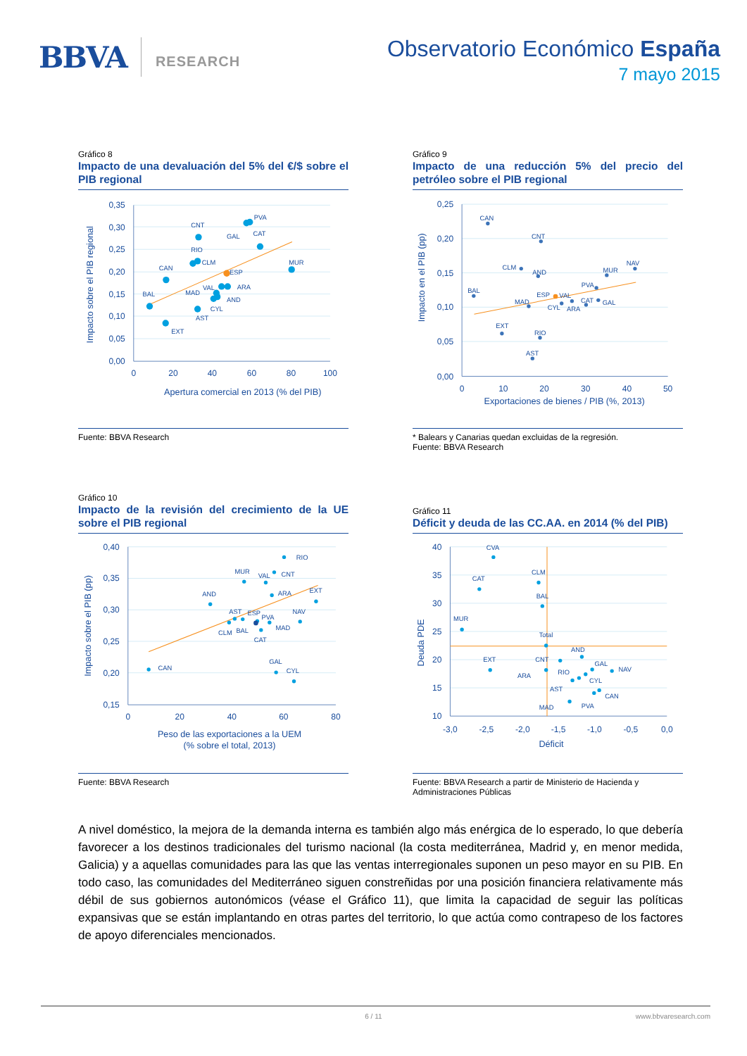BBVA
RESEARCH
Observatorio Económico España
7 mayo 2015
Gráfico 8
Impacto de una devaluación del 5% del €/$ sobre el PIB regional
0,35
0,30
0,25
0,20
0,15
0,10
0,05
0,00
0
20
40
60
80
100
Apertura comercial en 2013 (% del PIB)
Impacto sobre el PIB regional
BAL
CAN
EXT
CNT
RIO
CLM
MAD
VAL
CYL
AST
AND
ARA
ESP
GAL
CAT
PVA
MUR
Fuente: BBVA Research
Gráfico 9
Impacto de una reducción 5% del precio del petróleo sobre el PIB regional
0,25
0,20
0,15
0,10
0,05
0,00
0
10
20
30
40
50
Exportaciones de bienes / PIB (%, 2013)
Impacto en el PIB (pp)
CAN
CNT
CLM
AND
MUR
NAV
BAL
PVA
MAD
ESP
VAL
CAT
GAL
CYL
ARA
EXT
RIO
AST
* Balears y Canarias quedan excluidas de la regresión.
Fuente: BBVA Research
Gráfico 10
Impacto de la revisión del crecimiento de la UE sobre el PIB regional
0,40
0,35
0,30
0,25
0,20
0,15
0
20
40
60
80
Peso de las exportaciones a la UEM
(% sobre el total, 2013)
Impacto sobre el PIB (pp)
RIO
MUR
VAL
CNT
ARA
EXT
AND
AST
ESP
PVA
NAV
MAD
CLM
BAL
CAT
CAN
GAL
CYL
Fuente: BBVA Research
Gráfico 11
Déficit y deuda de las CC.AA. en 2014 (% del PIB)
40
35
30
25
20
15
10
-3,0
-2,5
-2,0
-1,5
-1,0
-0,5
0,0
Déficit
Deuda PDE
CVA
CAT
CLM
BAL
MUR
Total
AND
CNT
EXT
GAL
NAV
ARA
RIO
CYL
AST
CAN
PVA
MAD
Fuente: BBVA Research a partir de Ministerio de Hacienda y Administraciones Públicas
A nivel doméstico, la mejora de la demanda interna es también algo más enérgica de lo esperado, lo que debería favorecer a los destinos tradicionales del turismo nacional (la costa mediterránea, Madrid y, en menor medida, Galicia) y a aquellas comunidades para las que las ventas interregionales suponen un peso mayor en su PIB. En todo caso, las comunidades del Mediterráneo siguen constreñidas por una posición financiera relativamente más débil de sus gobiernos autonómicos (véase el Gráfico 11), que limita la capacidad de seguir las políticas expansivas que se están implantando en otras partes del territorio, lo que actúa como contrapeso de los factores de apoyo diferenciales mencionados.
6 / 11 www.bbvaresearch.com